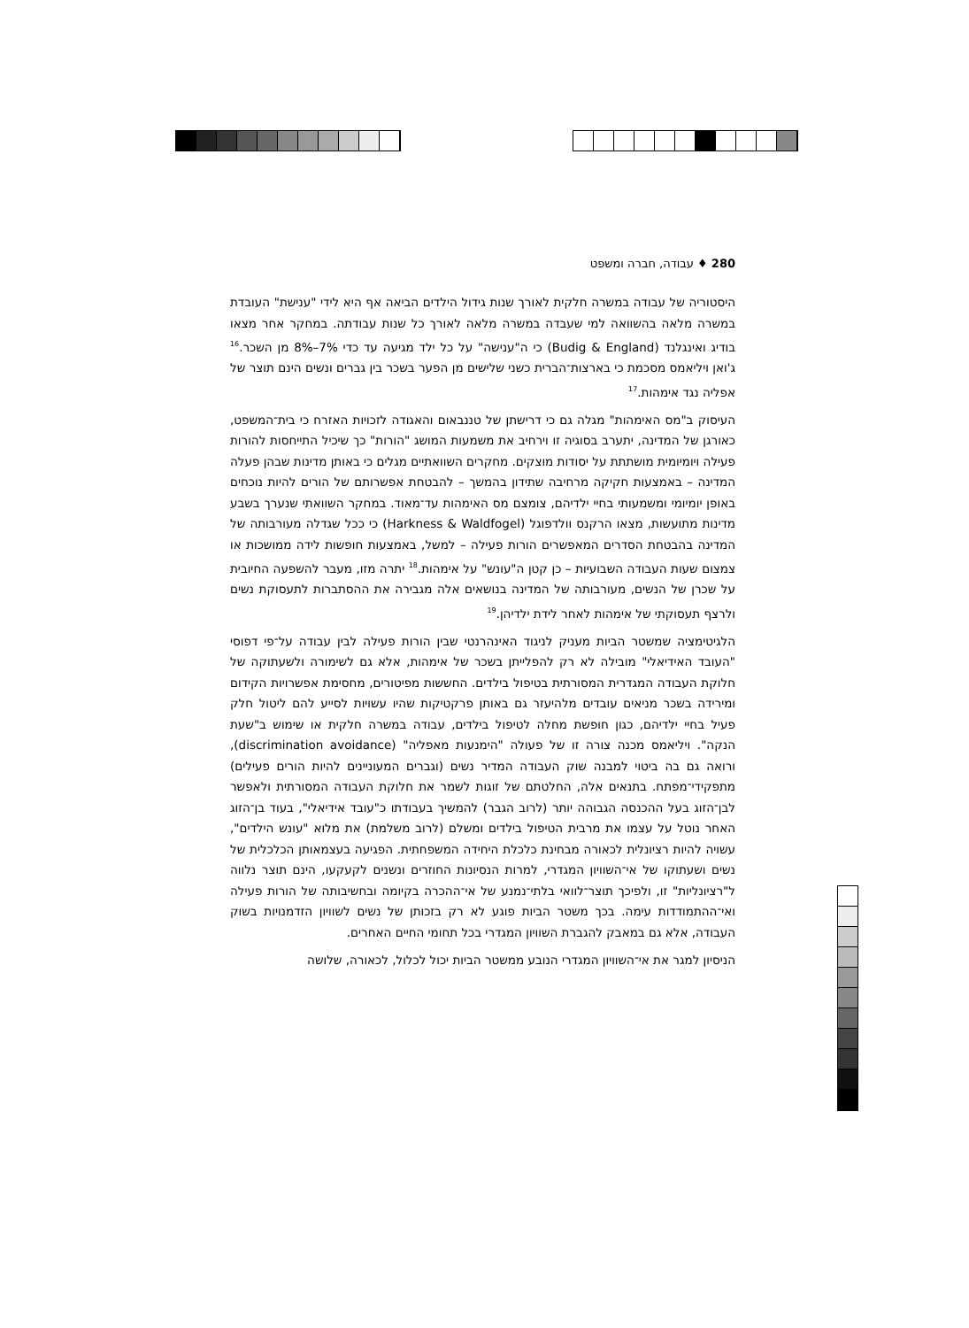280 ♦ עבודה, חברה ומשפט
היסטוריה של עבודה במשרה חלקית לאורך שנות גידול הילדים הביאה אף היא לידי "ענישת" העובדת במשרה מלאה בהשוואה למי שעבדה במשרה מלאה לאורך כל שנות עבודתה. במחקר אחר מצאו בודיג ואינגלנד (Budig & England) כי ה"ענישה" על כל ילד מגיעה עד כדי 7%–8% מן השכר.<sup>16</sup> ג'ואן ויליאמס מסכמת כי בארצות־הברית כשני שלישים מן הפער בשכר בין גברים ונשים הינם תוצר של אפליה נגד אימהות.<sup>17</sup>
העיסוק ב"מס האימהות" מגלה גם כי דרישתן של טננבאום והאגודה לזכויות האזרח כי בית־המשפט, כאורגן של המדינה, יתערב בסוגיה זו וירחיב את משמעות המושג "הורות" כך שיכיל התייחסות להורות פעילה ויומיומית מושתתת על יסודות מוצקים. מחקרים השוואתיים מגלים כי באותן מדינות שבהן פעלה המדינה – באמצעות חקיקה מרחיבה שתידון בהמשך – להבטחת אפשרותם של הורים להיות נוכחים באופן יומיומי ומשמעותי בחיי ילדיהם, צומצם מס האימהות עד־מאוד. במחקר השוואתי שנערך בשבע מדינות מתועשות, מצאו הרקנס וולדפוגל (Harkness & Waldfogel) כי ככל שגדלה מעורבותה של המדינה בהבטחת הסדרים המאפשרים הורות פעילה – למשל, באמצעות חופשות לידה ממושכות או צמצום שעות העבודה השבועיות – כן קטן ה"עונש" על אימהות.<sup>18</sup> יתרה מזו, מעבר להשפעה החיובית על שכרן של הנשים, מעורבותה של המדינה בנושאים אלה מגבירה את ההסתברות לתעסוקת נשים ולרצף תעסוקתי של אימהות לאחר לידת ילדיהן.<sup>19</sup>
הלגיטימציה שמשטר הביות מעניק לניגוד האינהרנטי שבין הורות פעילה לבין עבודה על־פי דפוסי "העובד האידיאלי" מובילה לא רק להפלייתן בשכר של אימהות, אלא גם לשימורה ולשעתוקה של חלוקת העבודה המגדרית המסורתית בטיפול בילדים. החששות מפיטורים, מחסימת אפשרויות הקידום ומירידה בשכר מניאים עובדים מלהיעזר גם באותן פרקטיקות שהיו עשויות לסייע להם ליטול חלק פעיל בחיי ילדיהם, כגון חופשת מחלה לטיפול בילדים, עבודה במשרה חלקית או שימוש ב"שעת הנקה". ויליאמס מכנה צורה זו של פעולה "הימנעות מאפליה" (discrimination avoidance), ורואה גם בה ביטוי למבנה שוק העבודה המדיר נשים (וגברים המעוניינים להיות הורים פעילים) מתפקידי־מפתח. בתנאים אלה, החלטתם של זוגות לשמר את חלוקת העבודה המסורתית ולאפשר לבן־הזוג בעל ההכנסה הגבוהה יותר (לרוב הגבר) להמשיך בעבודתו כ"עובד אידיאלי", בעוד בן־הזוג האחר נוטל על עצמו את מרבית הטיפול בילדים ומשלם (לרוב משלמת) את מלוא "עונש הילדים", עשויה להיות רציונלית לכאורה מבחינת כלכלת היחידה המשפחתית. הפגיעה בעצמאותן הכלכלית של נשים ושעתוקו של אי־השוויון המגדרי, למרות הנסיונות החוזרים ונשנים לקעקעו, הינם תוצר נלווה ל"רציונליות" זו, ולפיכך תוצר־לוואי בלתי־נמנע של אי־ההכרה בקיומה ובחשיבותה של הורות פעילה ואי־ההתמודדות עימה. בכך משטר הביות פוגע לא רק בזכותן של נשים לשוויון הזדמנויות בשוק העבודה, אלא גם במאבק להגברת השוויון המגדרי בכל תחומי החיים האחרים.
הניסיון למגר את אי־השוויון המגדרי הנובע ממשטר הביות יכול לכלול, לכאורה, שלושה